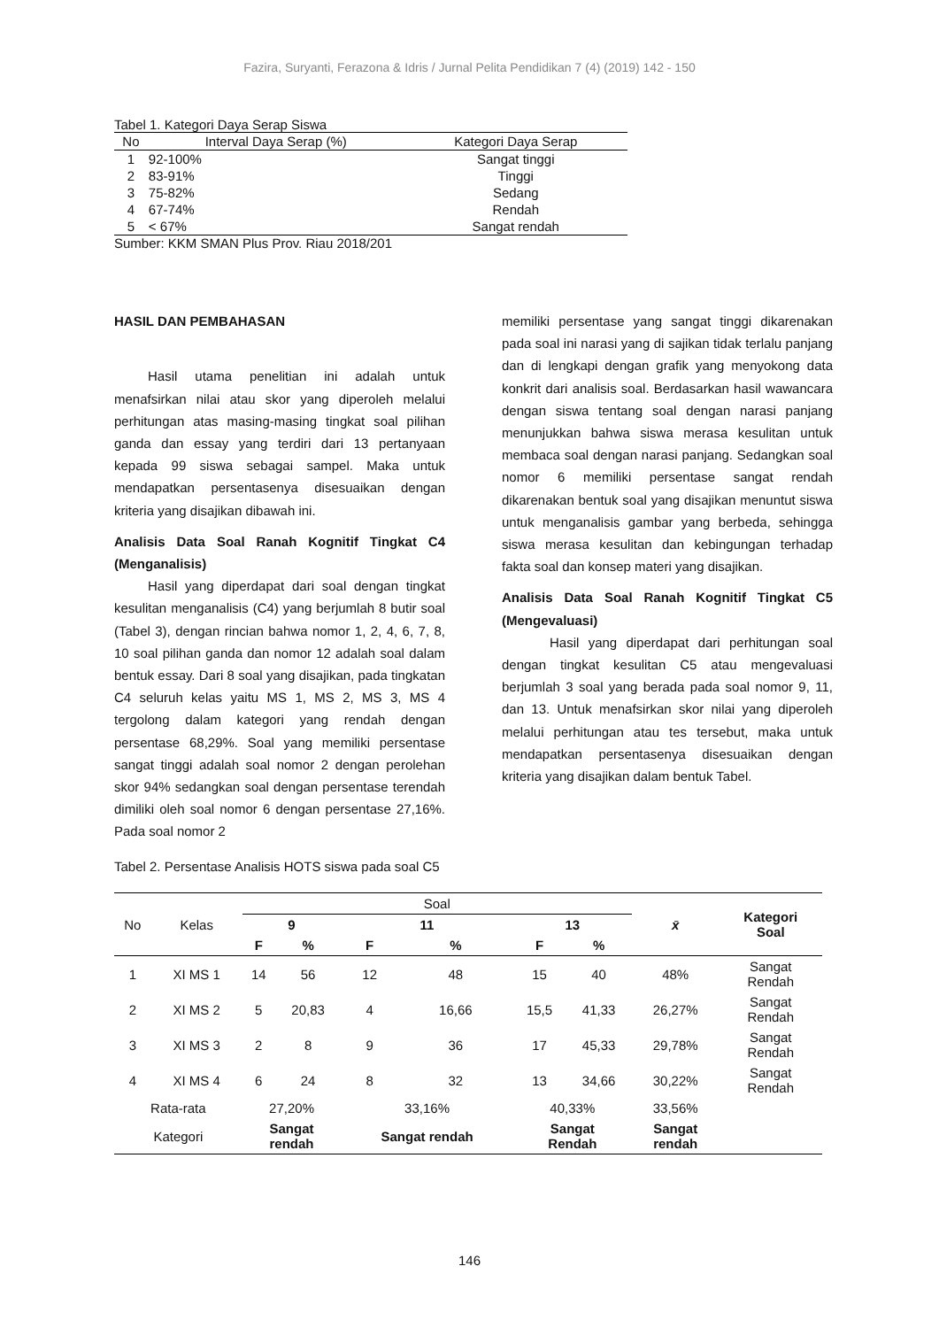Fazira, Suryanti, Ferazona & Idris / Jurnal Pelita Pendidikan 7 (4) (2019) 142 - 150
Tabel 1. Kategori Daya Serap Siswa
| No | Interval Daya Serap (%) | Kategori Daya Serap |
| --- | --- | --- |
| 1 | 92-100% | Sangat tinggi |
| 2 | 83-91% | Tinggi |
| 3 | 75-82% | Sedang |
| 4 | 67-74% | Rendah |
| 5 | < 67% | Sangat rendah |
Sumber: KKM SMAN Plus Prov. Riau 2018/201
HASIL DAN PEMBAHASAN
Hasil utama penelitian ini adalah untuk menafsirkan nilai atau skor yang diperoleh melalui perhitungan atas masing-masing tingkat soal pilihan ganda dan essay yang terdiri dari 13 pertanyaan kepada 99 siswa sebagai sampel. Maka untuk mendapatkan persentasenya disesuaikan dengan kriteria yang disajikan dibawah ini.
Analisis Data Soal Ranah Kognitif Tingkat C4 (Menganalisis)
Hasil yang diperdapat dari soal dengan tingkat kesulitan menganalisis (C4) yang berjumlah 8 butir soal (Tabel 3), dengan rincian bahwa nomor 1, 2, 4, 6, 7, 8, 10 soal pilihan ganda dan nomor 12 adalah soal dalam bentuk essay. Dari 8 soal yang disajikan, pada tingkatan C4 seluruh kelas yaitu MS 1, MS 2, MS 3, MS 4 tergolong dalam kategori yang rendah dengan persentase 68,29%. Soal yang memiliki persentase sangat tinggi adalah soal nomor 2 dengan perolehan skor 94% sedangkan soal dengan persentase terendah dimiliki oleh soal nomor 6 dengan persentase 27,16%. Pada soal nomor 2
memiliki persentase yang sangat tinggi dikarenakan pada soal ini narasi yang di sajikan tidak terlalu panjang dan di lengkapi dengan grafik yang menyokong data konkrit dari analisis soal. Berdasarkan hasil wawancara dengan siswa tentang soal dengan narasi panjang menunjukkan bahwa siswa merasa kesulitan untuk membaca soal dengan narasi panjang. Sedangkan soal nomor 6 memiliki persentase sangat rendah dikarenakan bentuk soal yang disajikan menuntut siswa untuk menganalisis gambar yang berbeda, sehingga siswa merasa kesulitan dan kebingungan terhadap fakta soal dan konsep materi yang disajikan.
Analisis Data Soal Ranah Kognitif Tingkat C5 (Mengevaluasi)
Hasil yang diperdapat dari perhitungan soal dengan tingkat kesulitan C5 atau mengevaluasi berjumlah 3 soal yang berada pada soal nomor 9, 11, dan 13. Untuk menafsirkan skor nilai yang diperoleh melalui perhitungan atau tes tersebut, maka untuk mendapatkan persentasenya disesuaikan dengan kriteria yang disajikan dalam bentuk Tabel.
Tabel 2. Persentase Analisis HOTS siswa pada soal C5
| No | Kelas | Soal | | | | | | x̄ | Kategori Soal |
| --- | --- | --- | --- | --- | --- | --- | --- | --- | --- |
| | | 9 | | 11 | | 13 | | | |
| | | F | % | F | % | F | % | | |
| 1 | XI MS 1 | 14 | 56 | 12 | 48 | 15 | 40 | 48% | Sangat Rendah |
| 2 | XI MS 2 | 5 | 20,83 | 4 | 16,66 | 15,5 | 41,33 | 26,27% | Sangat Rendah |
| 3 | XI MS 3 | 2 | 8 | 9 | 36 | 17 | 45,33 | 29,78% | Sangat Rendah |
| 4 | XI MS 4 | 6 | 24 | 8 | 32 | 13 | 34,66 | 30,22% | Sangat Rendah |
| Rata-rata | | 27,20% | | 33,16% | | 40,33% | | 33,56% | |
| Kategori | | Sangat rendah | | Sangat rendah | | Sangat Rendah | | Sangat rendah | |
146